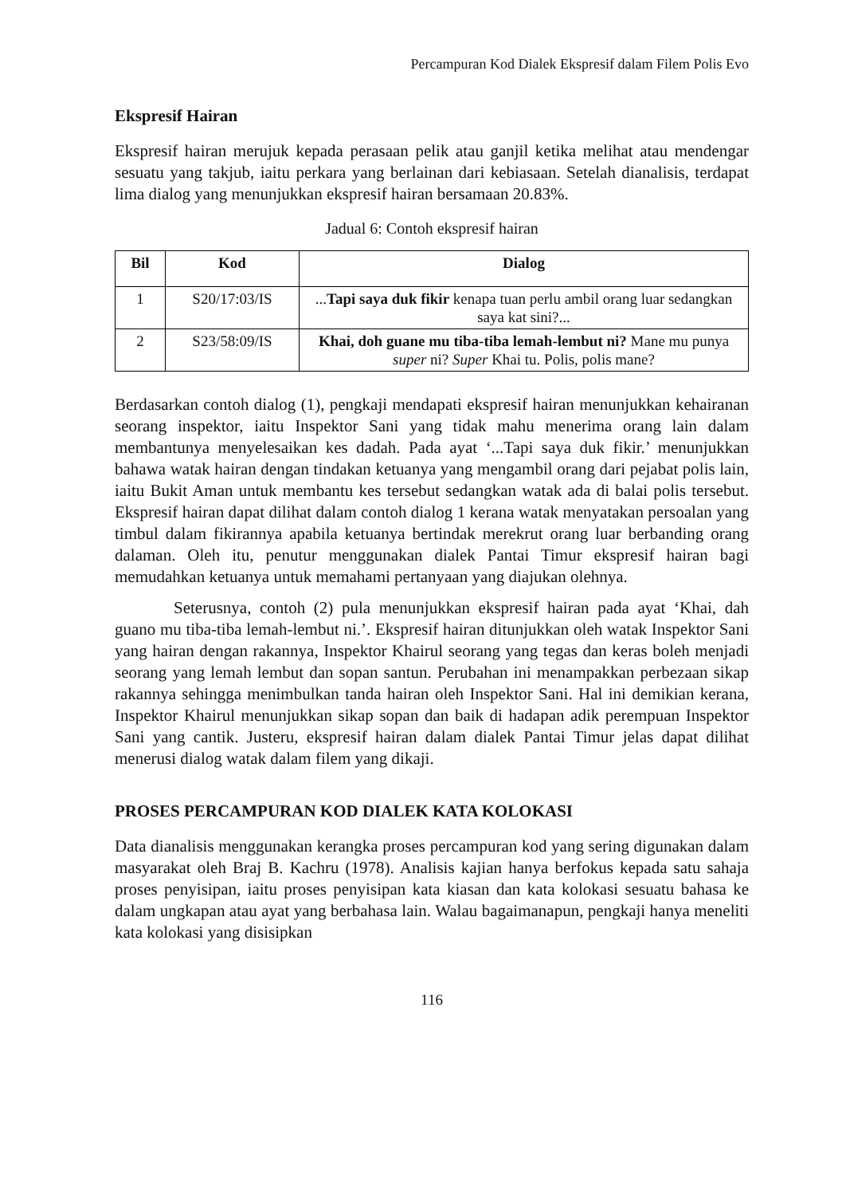Percampuran Kod Dialek Ekspresif dalam Filem Polis Evo
Ekspresif Hairan
Ekspresif hairan merujuk kepada perasaan pelik atau ganjil ketika melihat atau mendengar sesuatu yang takjub, iaitu perkara yang berlainan dari kebiasaan. Setelah dianalisis, terdapat lima dialog yang menunjukkan ekspresif hairan bersamaan 20.83%.
Jadual 6: Contoh ekspresif hairan
| Bil | Kod | Dialog |
| --- | --- | --- |
| 1 | S20/17:03/IS | ... Tapi saya duk fikir kenapa tuan perlu ambil orang luar sedangkan saya kat sini?... |
| 2 | S23/58:09/IS | Khai, doh guane mu tiba-tiba lemah-lembut ni? Mane mu punya super ni? Super Khai tu. Polis, polis mane? |
Berdasarkan contoh dialog (1), pengkaji mendapati ekspresif hairan menunjukkan kehairanan seorang inspektor, iaitu Inspektor Sani yang tidak mahu menerima orang lain dalam membantunya menyelesaikan kes dadah. Pada ayat ‘...Tapi saya duk fikir.’ menunjukkan bahawa watak hairan dengan tindakan ketuanya yang mengambil orang dari pejabat polis lain, iaitu Bukit Aman untuk membantu kes tersebut sedangkan watak ada di balai polis tersebut. Ekspresif hairan dapat dilihat dalam contoh dialog 1 kerana watak menyatakan persoalan yang timbul dalam fikirannya apabila ketuanya bertindak merekrut orang luar berbanding orang dalaman. Oleh itu, penutur menggunakan dialek Pantai Timur ekspresif hairan bagi memudahkan ketuanya untuk memahami pertanyaan yang diajukan olehnya.
Seterusnya, contoh (2) pula menunjukkan ekspresif hairan pada ayat ‘Khai, dah guano mu tiba-tiba lemah-lembut ni.’. Ekspresif hairan ditunjukkan oleh watak Inspektor Sani yang hairan dengan rakannya, Inspektor Khairul seorang yang tegas dan keras boleh menjadi seorang yang lemah lembut dan sopan santun. Perubahan ini menampakkan perbezaan sikap rakannya sehingga menimbulkan tanda hairan oleh Inspektor Sani. Hal ini demikian kerana, Inspektor Khairul menunjukkan sikap sopan dan baik di hadapan adik perempuan Inspektor Sani yang cantik. Justeru, ekspresif hairan dalam dialek Pantai Timur jelas dapat dilihat menerusi dialog watak dalam filem yang dikaji.
PROSES PERCAMPURAN KOD DIALEK KATA KOLOKASI
Data dianalisis menggunakan kerangka proses percampuran kod yang sering digunakan dalam masyarakat oleh Braj B. Kachru (1978). Analisis kajian hanya berfokus kepada satu sahaja proses penyisipan, iaitu proses penyisipan kata kiasan dan kata kolokasi sesuatu bahasa ke dalam ungkapan atau ayat yang berbahasa lain. Walau bagaimanapun, pengkaji hanya meneliti kata kolokasi yang disisipkan
116